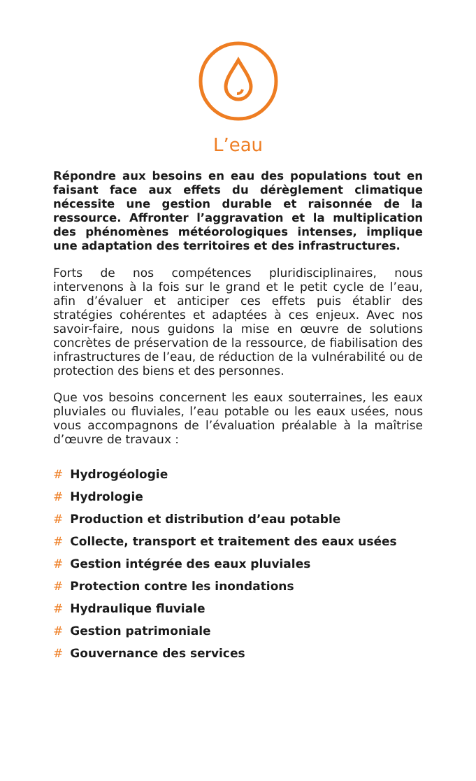L’eau
Répondre aux besoins en eau des populations tout en faisant face aux effets du dérèglement climatique nécessite une gestion durable et raisonnée de la ressource. Affronter l’aggravation et la multiplication des phénomènes météorologiques intenses, implique une adaptation des territoires et des infrastructures.
Forts de nos compétences pluridisciplinaires, nous intervenons à la fois sur le grand et le petit cycle de l’eau, afin d’évaluer et anticiper ces effets puis établir des stratégies cohérentes et adaptées à ces enjeux. Avec nos savoir-faire, nous guidons la mise en œuvre de solutions concrètes de préservation de la ressource, de fiabilisation des infrastructures de l’eau, de réduction de la vulnérabilité ou de protection des biens et des personnes.
Que vos besoins concernent les eaux souterraines, les eaux pluviales ou fluviales, l’eau potable ou les eaux usées, nous vous accompagnons de l’évaluation préalable à la maîtrise d’œuvre de travaux :
# Hydrogéologie
# Hydrologie
# Production et distribution d’eau potable
# Collecte, transport et traitement des eaux usées
# Gestion intégrée des eaux pluviales
# Protection contre les inondations
# Hydraulique fluviale
# Gestion patrimoniale
# Gouvernance des services